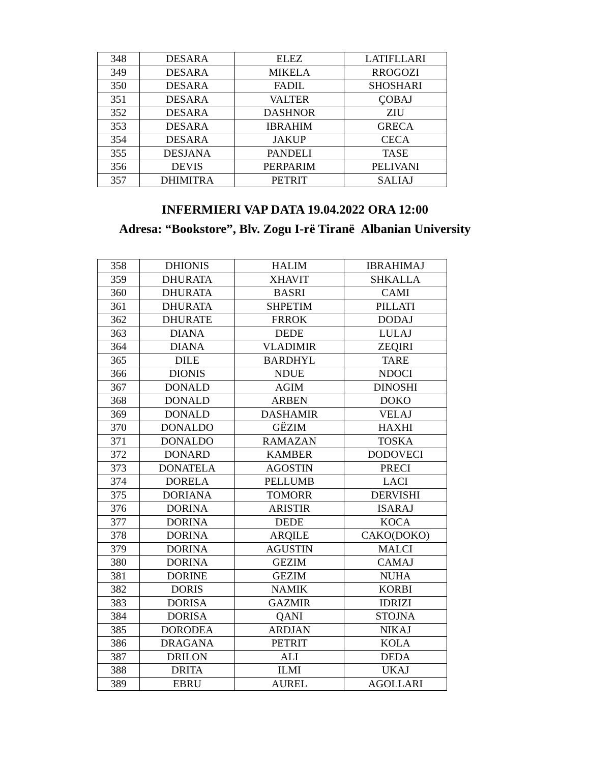| 348 | DESARA | ELEZ | LATIFLLARI |
| 349 | DESARA | MIKELA | RROGOZI |
| 350 | DESARA | FADIL | SHOSHARI |
| 351 | DESARA | VALTER | ÇOBAJ |
| 352 | DESARA | DASHNOR | ZIU |
| 353 | DESARA | IBRAHIM | GRECA |
| 354 | DESARA | JAKUP | CECA |
| 355 | DESJANA | PANDELI | TASE |
| 356 | DEVIS | PERPARIM | PELIVANI |
| 357 | DHIMITRA | PETRIT | SALIAJ |
INFERMIERI VAP DATA 19.04.2022 ORA 12:00
Adresa: “Bookstore”, Blv. Zogu I-rë Tiranë Albanian University
| 358 | DHIONIS | HALIM | IBRAHIMAJ |
| 359 | DHURATA | XHAVIT | SHKALLA |
| 360 | DHURATA | BASRI | CAMI |
| 361 | DHURATA | SHPETIM | PILLATI |
| 362 | DHURATE | FRROK | DODAJ |
| 363 | DIANA | DEDE | LULAJ |
| 364 | DIANA | VLADIMIR | ZEQIRI |
| 365 | DILE | BARDHYL | TARE |
| 366 | DIONIS | NDUE | NDOCI |
| 367 | DONALD | AGIM | DINOSHI |
| 368 | DONALD | ARBEN | DOKO |
| 369 | DONALD | DASHAMIR | VELAJ |
| 370 | DONALDO | GËZIM | HAXHI |
| 371 | DONALDO | RAMAZAN | TOSKA |
| 372 | DONARD | KAMBER | DODOVECI |
| 373 | DONATELA | AGOSTIN | PRECI |
| 374 | DORELA | PELLUMB | LACI |
| 375 | DORIANA | TOMORR | DERVISHI |
| 376 | DORINA | ARISTIR | ISARAJ |
| 377 | DORINA | DEDE | KOCA |
| 378 | DORINA | ARQILE | CAKO(DOKO) |
| 379 | DORINA | AGUSTIN | MALCI |
| 380 | DORINA | GEZIM | CAMAJ |
| 381 | DORINE | GEZIM | NUHA |
| 382 | DORIS | NAMIK | KORBI |
| 383 | DORISA | GAZMIR | IDRIZI |
| 384 | DORISA | QANI | STOJNA |
| 385 | DORODEA | ARDJAN | NIKAJ |
| 386 | DRAGANA | PETRIT | KOLA |
| 387 | DRILON | ALI | DEDA |
| 388 | DRITA | ILMI | UKAJ |
| 389 | EBRU | AUREL | AGOLLARI |